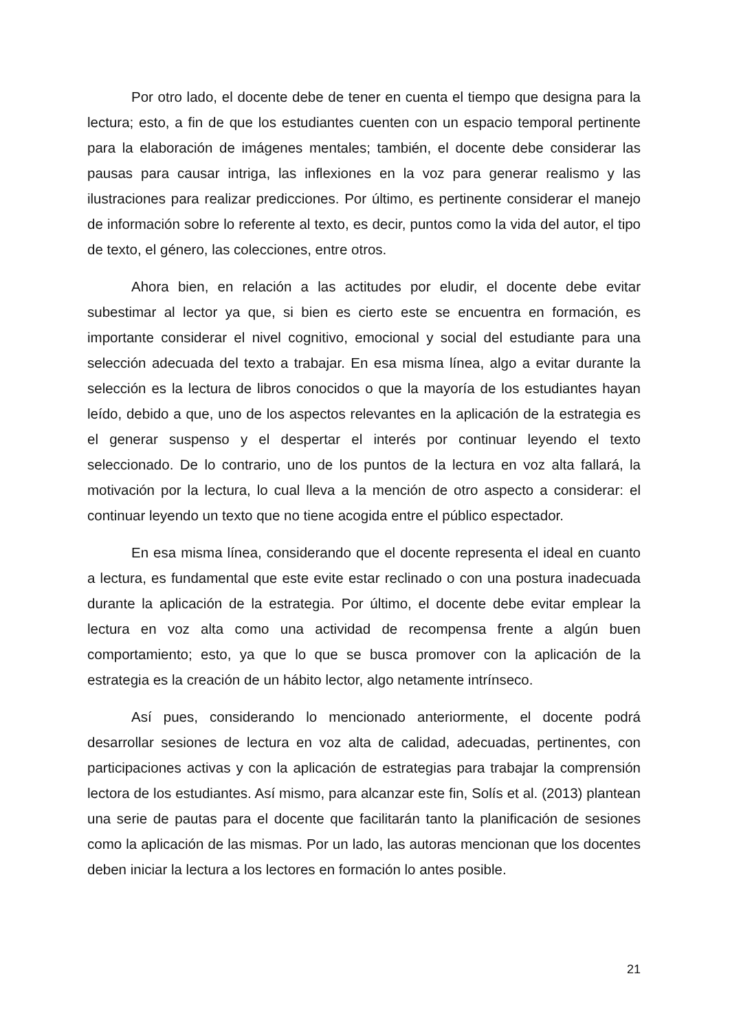Por otro lado, el docente debe de tener en cuenta el tiempo que designa para la lectura; esto, a fin de que los estudiantes cuenten con un espacio temporal pertinente para la elaboración de imágenes mentales; también, el docente debe considerar las pausas para causar intriga, las inflexiones en la voz para generar realismo y las ilustraciones para realizar predicciones. Por último, es pertinente considerar el manejo de información sobre lo referente al texto, es decir, puntos como la vida del autor, el tipo de texto, el género, las colecciones, entre otros.
Ahora bien, en relación a las actitudes por eludir, el docente debe evitar subestimar al lector ya que, si bien es cierto este se encuentra en formación, es importante considerar el nivel cognitivo, emocional y social del estudiante para una selección adecuada del texto a trabajar. En esa misma línea, algo a evitar durante la selección es la lectura de libros conocidos o que la mayoría de los estudiantes hayan leído, debido a que, uno de los aspectos relevantes en la aplicación de la estrategia es el generar suspenso y el despertar el interés por continuar leyendo el texto seleccionado. De lo contrario, uno de los puntos de la lectura en voz alta fallará, la motivación por la lectura, lo cual lleva a la mención de otro aspecto a considerar: el continuar leyendo un texto que no tiene acogida entre el público espectador.
En esa misma línea, considerando que el docente representa el ideal en cuanto a lectura, es fundamental que este evite estar reclinado o con una postura inadecuada durante la aplicación de la estrategia. Por último, el docente debe evitar emplear la lectura en voz alta como una actividad de recompensa frente a algún buen comportamiento; esto, ya que lo que se busca promover con la aplicación de la estrategia es la creación de un hábito lector, algo netamente intrínseco.
Así pues, considerando lo mencionado anteriormente, el docente podrá desarrollar sesiones de lectura en voz alta de calidad, adecuadas, pertinentes, con participaciones activas y con la aplicación de estrategias para trabajar la comprensión lectora de los estudiantes. Así mismo, para alcanzar este fin, Solís et al. (2013) plantean una serie de pautas para el docente que facilitarán tanto la planificación de sesiones como la aplicación de las mismas. Por un lado, las autoras mencionan que los docentes deben iniciar la lectura a los lectores en formación lo antes posible.
21